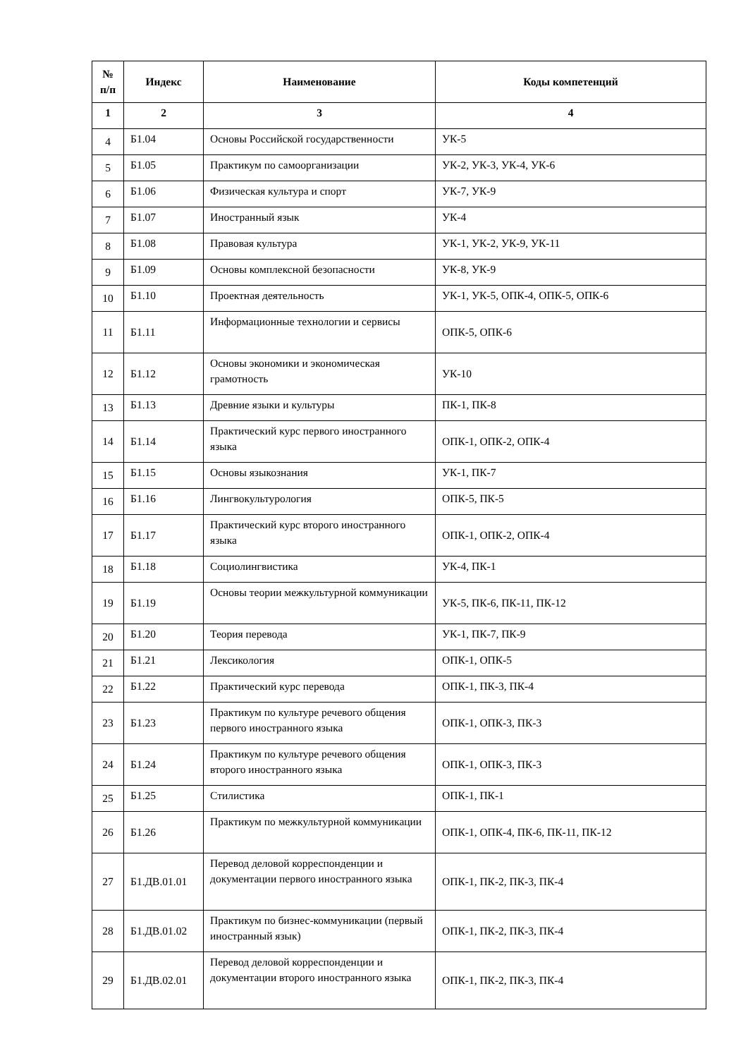| № п/п | Индекс | Наименование | Коды компетенций |
| --- | --- | --- | --- |
| 1 | 2 | 3 | 4 |
| 4 | Б1.04 | Основы Российской государственности | УК-5 |
| 5 | Б1.05 | Практикум по самоорганизации | УК-2, УК-3, УК-4, УК-6 |
| 6 | Б1.06 | Физическая культура и спорт | УК-7, УК-9 |
| 7 | Б1.07 | Иностранный язык | УК-4 |
| 8 | Б1.08 | Правовая культура | УК-1, УК-2, УК-9, УК-11 |
| 9 | Б1.09 | Основы комплексной безопасности | УК-8, УК-9 |
| 10 | Б1.10 | Проектная деятельность | УК-1, УК-5, ОПК-4, ОПК-5, ОПК-6 |
| 11 | Б1.11 | Информационные технологии и сервисы | ОПК-5, ОПК-6 |
| 12 | Б1.12 | Основы экономики и экономическая грамотность | УК-10 |
| 13 | Б1.13 | Древние языки и культуры | ПК-1, ПК-8 |
| 14 | Б1.14 | Практический курс первого иностранного языка | ОПК-1, ОПК-2, ОПК-4 |
| 15 | Б1.15 | Основы языкознания | УК-1, ПК-7 |
| 16 | Б1.16 | Лингвокультурология | ОПК-5, ПК-5 |
| 17 | Б1.17 | Практический курс второго иностранного языка | ОПК-1, ОПК-2, ОПК-4 |
| 18 | Б1.18 | Социолингвистика | УК-4, ПК-1 |
| 19 | Б1.19 | Основы теории межкультурной коммуникации | УК-5, ПК-6, ПК-11, ПК-12 |
| 20 | Б1.20 | Теория перевода | УК-1, ПК-7, ПК-9 |
| 21 | Б1.21 | Лексикология | ОПК-1, ОПК-5 |
| 22 | Б1.22 | Практический курс перевода | ОПК-1, ПК-3, ПК-4 |
| 23 | Б1.23 | Практикум по культуре речевого общения первого иностранного языка | ОПК-1, ОПК-3, ПК-3 |
| 24 | Б1.24 | Практикум по культуре речевого общения второго иностранного языка | ОПК-1, ОПК-3, ПК-3 |
| 25 | Б1.25 | Стилистика | ОПК-1, ПК-1 |
| 26 | Б1.26 | Практикум по межкультурной коммуникации | ОПК-1, ОПК-4, ПК-6, ПК-11, ПК-12 |
| 27 | Б1.ДВ.01.01 | Перевод деловой корреспонденции и документации первого иностранного языка | ОПК-1, ПК-2, ПК-3, ПК-4 |
| 28 | Б1.ДВ.01.02 | Практикум по бизнес-коммуникации (первый иностранный язык) | ОПК-1, ПК-2, ПК-3, ПК-4 |
| 29 | Б1.ДВ.02.01 | Перевод деловой корреспонденции и документации второго иностранного языка | ОПК-1, ПК-2, ПК-3, ПК-4 |